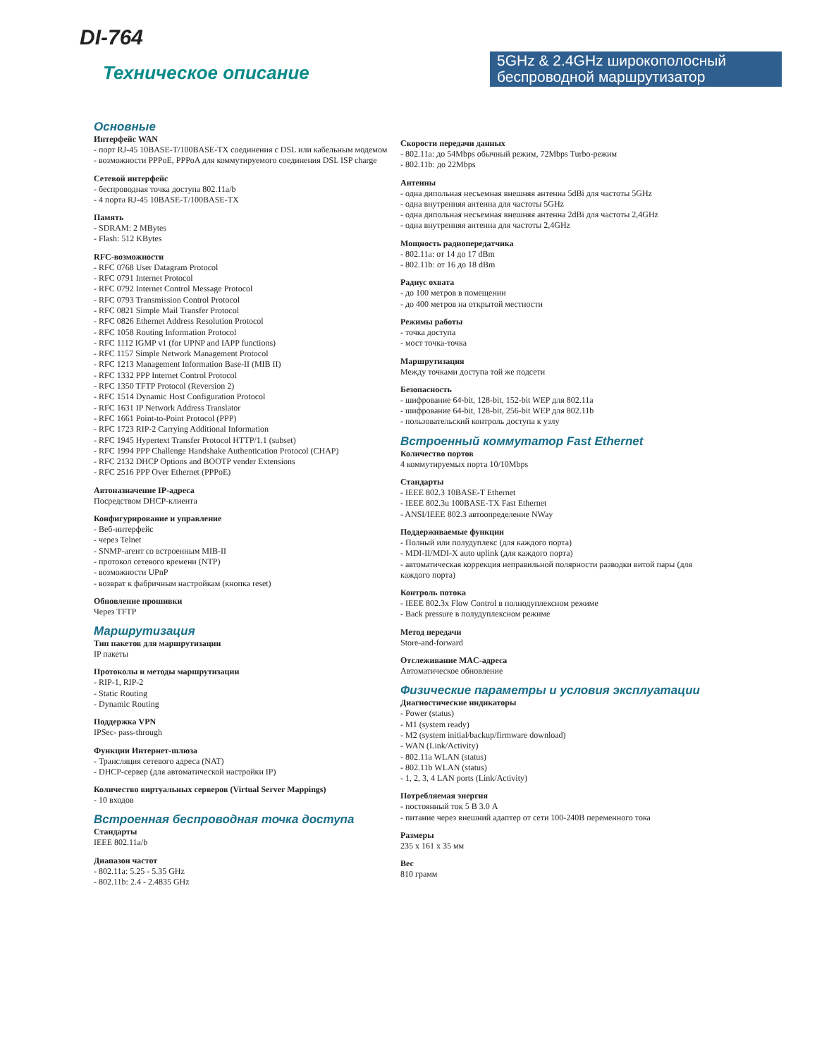DI-764
Техническое описание
5GHz & 2.4GHz широкополосный беспроводной маршрутизатор
Основные
Интерфейс WAN
- порт RJ-45 10BASE-T/100BASE-TX соединения с DSL или кабельным модемом
- возможности PPPoE, PPPoA для коммутируемого соединения DSL ISP charge
Сетевой интерфейс
- беспроводная точка доступа 802.11a/b
- 4 порта RJ-45 10BASE-T/100BASE-TX
Память
- SDRAM: 2 MBytes
- Flash: 512 KBytes
RFC-возможности
- RFC 0768 User Datagram Protocol
- RFC 0791 Internet Protocol
- RFC 0792 Internet Control Message Protocol
- RFC 0793 Transmission Control Protocol
- RFC 0821 Simple Mail Transfer Protocol
- RFC 0826 Ethernet Address Resolution Protocol
- RFC 1058 Routing Information Protocol
- RFC 1112 IGMP v1 (for UPNP and IAPP functions)
- RFC 1157 Simple Network Management Protocol
- RFC 1213 Management Information Base-II (MIB II)
- RFC 1332 PPP Internet Control Protocol
- RFC 1350 TFTP Protocol (Reversion 2)
- RFC 1514 Dynamic Host Configuration Protocol
- RFC 1631 IP Network Address Translator
- RFC 1661 Point-to-Point Protocol (PPP)
- RFC 1723 RIP-2 Carrying Additional Information
- RFC 1945 Hypertext Transfer Protocol HTTP/1.1 (subset)
- RFC 1994 PPP Challenge Handshake Authentication Protocol (CHAP)
- RFC 2132 DHCP Options and BOOTP vender Extensions
- RFC 2516 PPP Over Ethernet (PPPoE)
Автоназначение IP-адреса
Посредством DHCP-клиента
Конфигурирование и управление
- Веб-интерфейс
- через Telnet
- SNMP-агент со встроенным MIB-II
- протокол сетевого времени (NTP)
- возможности UPnP
- возврат к фабричным настройкам (кнопка reset)
Обновление прошивки
Через TFTP
Маршрутизация
Тип пакетов для маршрутизации
IP пакеты
Протоколы и методы маршрутизации
- RIP-1, RIP-2
- Static Routing
- Dynamic Routing
Поддержка VPN
IPSec- pass-through
Функции Интернет-шлюза
- Трансляция сетевого адреса (NAT)
- DHCP-сервер (для автоматической настройки IP)
Количество виртуальных серверов (Virtual Server Mappings)
- 10 входов
Встроенная беспроводная точка доступа
Стандарты
IEEE 802.11a/b
Диапазон частот
- 802.11a: 5.25 - 5.35 GHz
- 802.11b: 2.4 - 2.4835 GHz
Скорости передачи данных
- 802.11a: до 54Mbps обычный режим, 72Mbps Turbo-режим
- 802.11b: до 22Mbps
Антенны
- одна дипольная несъемная внешняя антенна 5dBi для частоты 5GHz
- одна внутренняя антенна для частоты 5GHz
- одна дипольная несъемная внешняя антенна 2dBi для частоты 2,4GHz
- одна внутренняя антенна для частоты 2,4GHz
Мощность радиопередатчика
- 802.11a: от 14 до 17 dBm
- 802.11b: от 16 до 18 dBm
Радиус охвата
- до 100 метров в помещении
- до 400 метров на открытой местности
Режимы работы
- точка доступа
- мост точка-точка
Маршрутизация
Между точками доступа той же подсети
Безопасность
- шифрование 64-bit, 128-bit, 152-bit WEP для 802.11a
- шифрование 64-bit, 128-bit, 256-bit WEP для 802.11b
- пользовательский контроль доступа к узлу
Встроенный коммутатор Fast Ethernet
Количество портов
4 коммутируемых порта 10/10Mbps
Стандарты
- IEEE 802.3 10BASE-T Ethernet
- IEEE 802.3u 100BASE-TX Fast Ethernet
- ANSI/IEEE 802.3 автоопределение NWay
Поддерживаемые функции
- Полный или полудуплекс (для каждого порта)
- MDI-II/MDI-X auto uplink (для каждого порта)
- автоматическая коррекция неправильной полярности разводки витой пары (для каждого порта)
Контроль потока
- IEEE 802.3x Flow Control в полнодуплексном режиме
- Back pressure в полудуплексном режиме
Метод передачи
Store-and-forward
Отслеживание MAC-адреса
Автоматическое обновление
Физические параметры и условия эксплуатации
Диагностические индикаторы
- Power (status)
- M1 (system ready)
- M2 (system initial/backup/firmware download)
- WAN (Link/Activity)
- 802.11a WLAN (status)
- 802.11b WLAN (status)
- 1, 2, 3, 4 LAN ports (Link/Activity)
Потребляемая энергия
- постоянный ток 5 В 3.0 А
- питание через внешний адаптер от сети 100-240В переменного тока
Размеры
235 x 161 x 35 мм
Вес
810 грамм